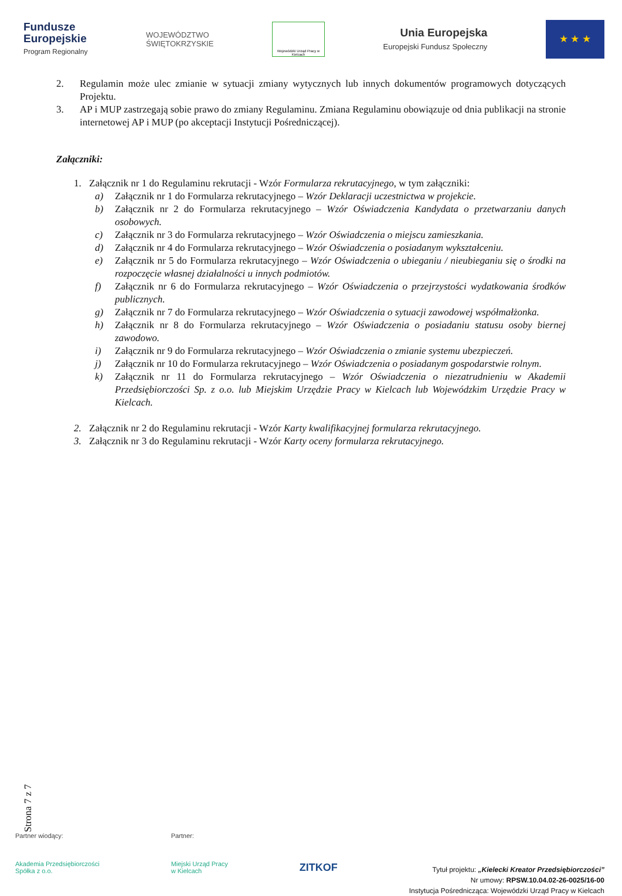Fundusze
Europejskie
Program Regionalny
WOJEWÓDZTWO
ŚWIĘTOKRZYSKIE
Wojewódzki Urząd Pracy w Kielcach
Unia Europejska
Europejski Fundusz Społeczny
★ ★ ★
2. Regulamin może ulec zmianie w sytuacji zmiany wytycznych lub innych dokumentów programowych dotyczących Projektu.
3. AP i MUP zastrzegają sobie prawo do zmiany Regulaminu. Zmiana Regulaminu obowiązuje od dnia publikacji na stronie internetowej AP i MUP (po akceptacji Instytucji Pośredniczącej).
Załączniki:
1. Załącznik nr 1 do Regulaminu rekrutacji - Wzór Formularza rekrutacyjnego, w tym załączniki:
a) Załącznik nr 1 do Formularza rekrutacyjnego – Wzór Deklaracji uczestnictwa w projekcie.
b) Załącznik nr 2 do Formularza rekrutacyjnego – Wzór Oświadczenia Kandydata o przetwarzaniu danych osobowych.
c) Załącznik nr 3 do Formularza rekrutacyjnego – Wzór Oświadczenia o miejscu zamieszkania.
d) Załącznik nr 4 do Formularza rekrutacyjnego – Wzór Oświadczenia o posiadanym wykształceniu.
e) Załącznik nr 5 do Formularza rekrutacyjnego – Wzór Oświadczenia o ubieganiu / nieubieganiu się o środki na rozpoczęcie własnej działalności u innych podmiotów.
f) Załącznik nr 6 do Formularza rekrutacyjnego – Wzór Oświadczenia o przejrzystości wydatkowania środków publicznych.
g) Załącznik nr 7 do Formularza rekrutacyjnego – Wzór Oświadczenia o sytuacji zawodowej współmałżonka.
h) Załącznik nr 8 do Formularza rekrutacyjnego – Wzór Oświadczenia o posiadaniu statusu osoby biernej zawodowo.
i) Załącznik nr 9 do Formularza rekrutacyjnego – Wzór Oświadczenia o zmianie systemu ubezpieczeń.
j) Załącznik nr 10 do Formularza rekrutacyjnego – Wzór Oświadczenia o posiadanym gospodarstwie rolnym.
k) Załącznik nr 11 do Formularza rekrutacyjnego – Wzór Oświadczenia o niezatrudnieniu w Akademii Przedsiębiorczości Sp. z o.o. lub Miejskim Urzędzie Pracy w Kielcach lub Wojewódzkim Urzędzie Pracy w Kielcach.
2. Załącznik nr 2 do Regulaminu rekrutacji - Wzór Karty kwalifikacyjnej formularza rekrutacyjnego.
3. Załącznik nr 3 do Regulaminu rekrutacji - Wzór Karty oceny formularza rekrutacyjnego.
Strona 7 z 7
Partner wiodący:
Akademia Przedsiębiorczości
Spółka z o.o.
Partner:
Miejski Urząd Pracy
w Kielcach
ZITKOF
Tytuł projektu: „Kielecki Kreator Przedsiębiorczości”
Nr umowy: RPSW.10.04.02-26-0025/16-00
Instytucja Pośrednicząca: Wojewódzki Urząd Pracy w Kielcach